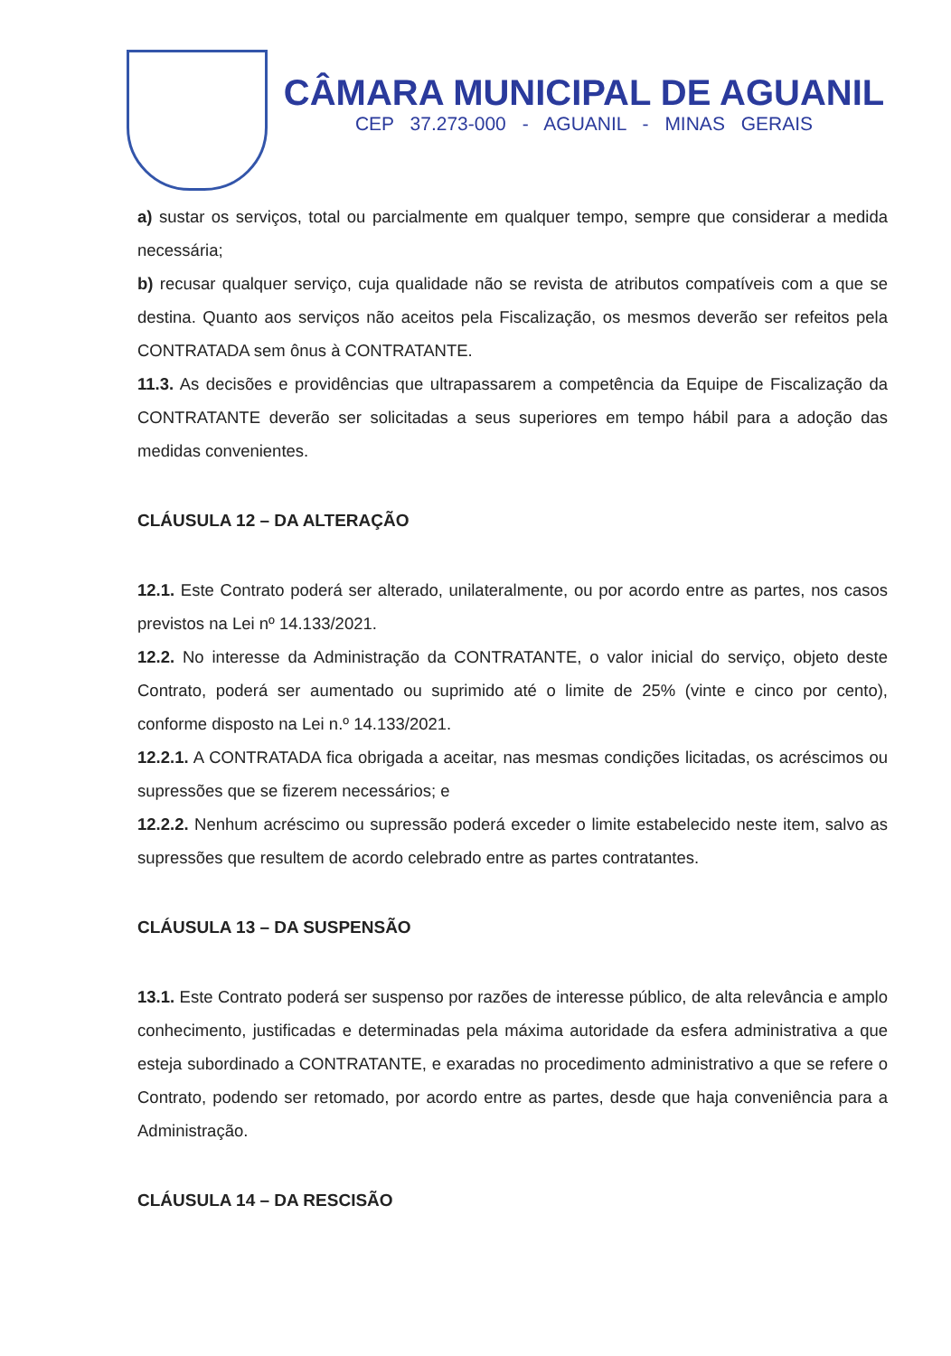CÂMARA MUNICIPAL DE AGUANIL
CEP 37.273-000 - AGUANIL - MINAS GERAIS
a) sustar os serviços, total ou parcialmente em qualquer tempo, sempre que considerar a medida necessária;
b) recusar qualquer serviço, cuja qualidade não se revista de atributos compatíveis com a que se destina. Quanto aos serviços não aceitos pela Fiscalização, os mesmos deverão ser refeitos pela CONTRATADA sem ônus à CONTRATANTE.
11.3. As decisões e providências que ultrapassarem a competência da Equipe de Fiscalização da CONTRATANTE deverão ser solicitadas a seus superiores em tempo hábil para a adoção das medidas convenientes.
CLÁUSULA 12 – DA ALTERAÇÃO
12.1. Este Contrato poderá ser alterado, unilateralmente, ou por acordo entre as partes, nos casos previstos na Lei nº 14.133/2021.
12.2. No interesse da Administração da CONTRATANTE, o valor inicial do serviço, objeto deste Contrato, poderá ser aumentado ou suprimido até o limite de 25% (vinte e cinco por cento), conforme disposto na Lei n.º 14.133/2021.
12.2.1. A CONTRATADA fica obrigada a aceitar, nas mesmas condições licitadas, os acréscimos ou supressões que se fizerem necessários; e
12.2.2. Nenhum acréscimo ou supressão poderá exceder o limite estabelecido neste item, salvo as supressões que resultem de acordo celebrado entre as partes contratantes.
CLÁUSULA 13 – DA SUSPENSÃO
13.1. Este Contrato poderá ser suspenso por razões de interesse público, de alta relevância e amplo conhecimento, justificadas e determinadas pela máxima autoridade da esfera administrativa a que esteja subordinado a CONTRATANTE, e exaradas no procedimento administrativo a que se refere o Contrato, podendo ser retomado, por acordo entre as partes, desde que haja conveniência para a Administração.
CLÁUSULA 14 – DA RESCISÃO